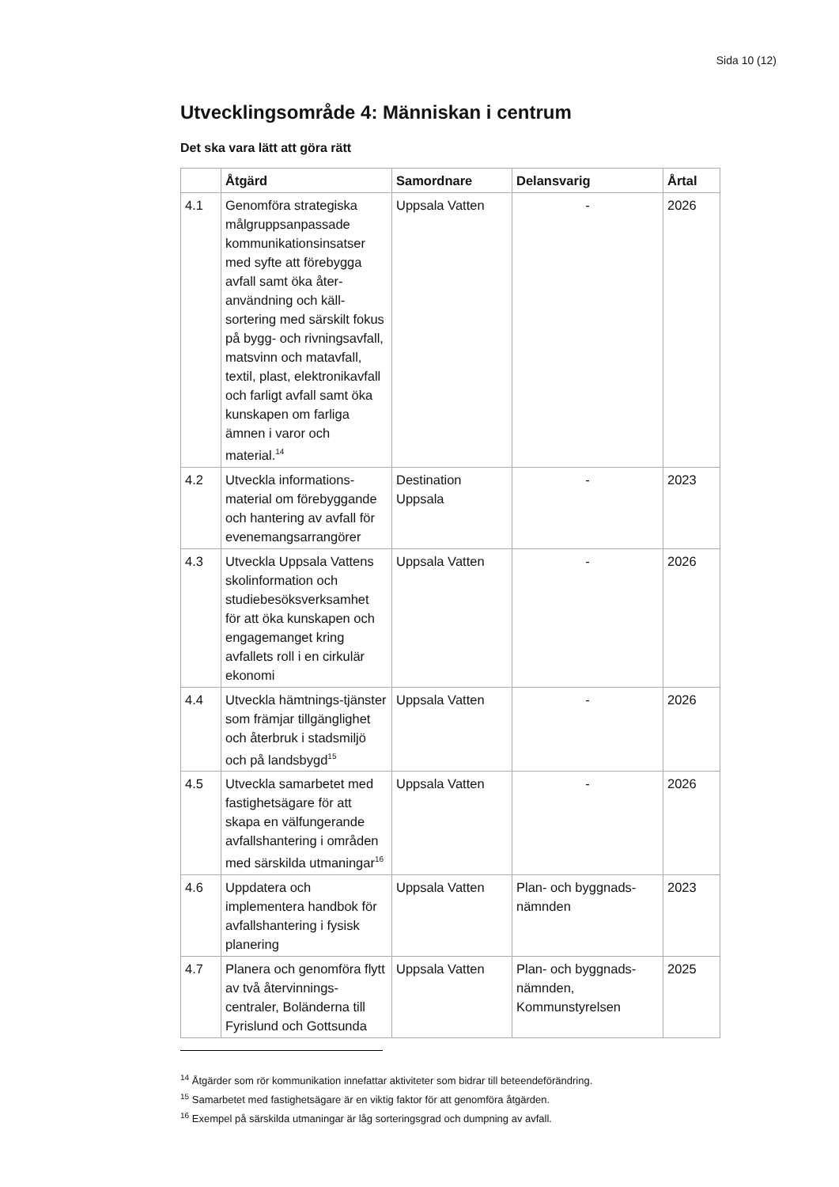Sida 10 (12)
Utvecklingsområde 4: Människan i centrum
Det ska vara lätt att göra rätt
| | Åtgärd | Samordnare | Delansvarig | Årtal |
| --- | --- | --- | --- | --- |
| 4.1 | Genomföra strategiska målgruppsanpassade kommunikationsinsatser med syfte att förebygga avfall samt öka åter-användning och käll-sortering med särskilt fokus på bygg- och rivningsavfall, matsvinn och matavfall, textil, plast, elektronikavfall och farligt avfall samt öka kunskapen om farliga ämnen i varor och material.<sup>14</sup> | Uppsala Vatten | - | 2026 |
| 4.2 | Utveckla informations-material om förebyggande och hantering av avfall för evenemangsarrangörer | Destination Uppsala | - | 2023 |
| 4.3 | Utveckla Uppsala Vattens skolinformation och studiebesöksverksamhet för att öka kunskapen och engagemanget kring avfallets roll i en cirkulär ekonomi | Uppsala Vatten | - | 2026 |
| 4.4 | Utveckla hämtnings-tjänster som främjar tillgänglighet och återbruk i stadsmiljö och på landsbygd<sup>15</sup> | Uppsala Vatten | - | 2026 |
| 4.5 | Utveckla samarbetet med fastighetsägare för att skapa en välfungerande avfallshantering i områden med särskilda utmaningar<sup>16</sup> | Uppsala Vatten | - | 2026 |
| 4.6 | Uppdatera och implementera handbok för avfallshantering i fysisk planering | Uppsala Vatten | Plan- och byggnads-nämnden | 2023 |
| 4.7 | Planera och genomföra flytt av två återvinnings-centraler, Boländerna till Fyrislund och Gottsunda | Uppsala Vatten | Plan- och byggnads-nämnden, Kommunstyrelsen | 2025 |
<sup>14</sup> Åtgärder som rör kommunikation innefattar aktiviteter som bidrar till beteendeförändring.
<sup>15</sup> Samarbetet med fastighetsägare är en viktig faktor för att genomföra åtgärden.
<sup>16</sup> Exempel på särskilda utmaningar är låg sorteringsgrad och dumpning av avfall.